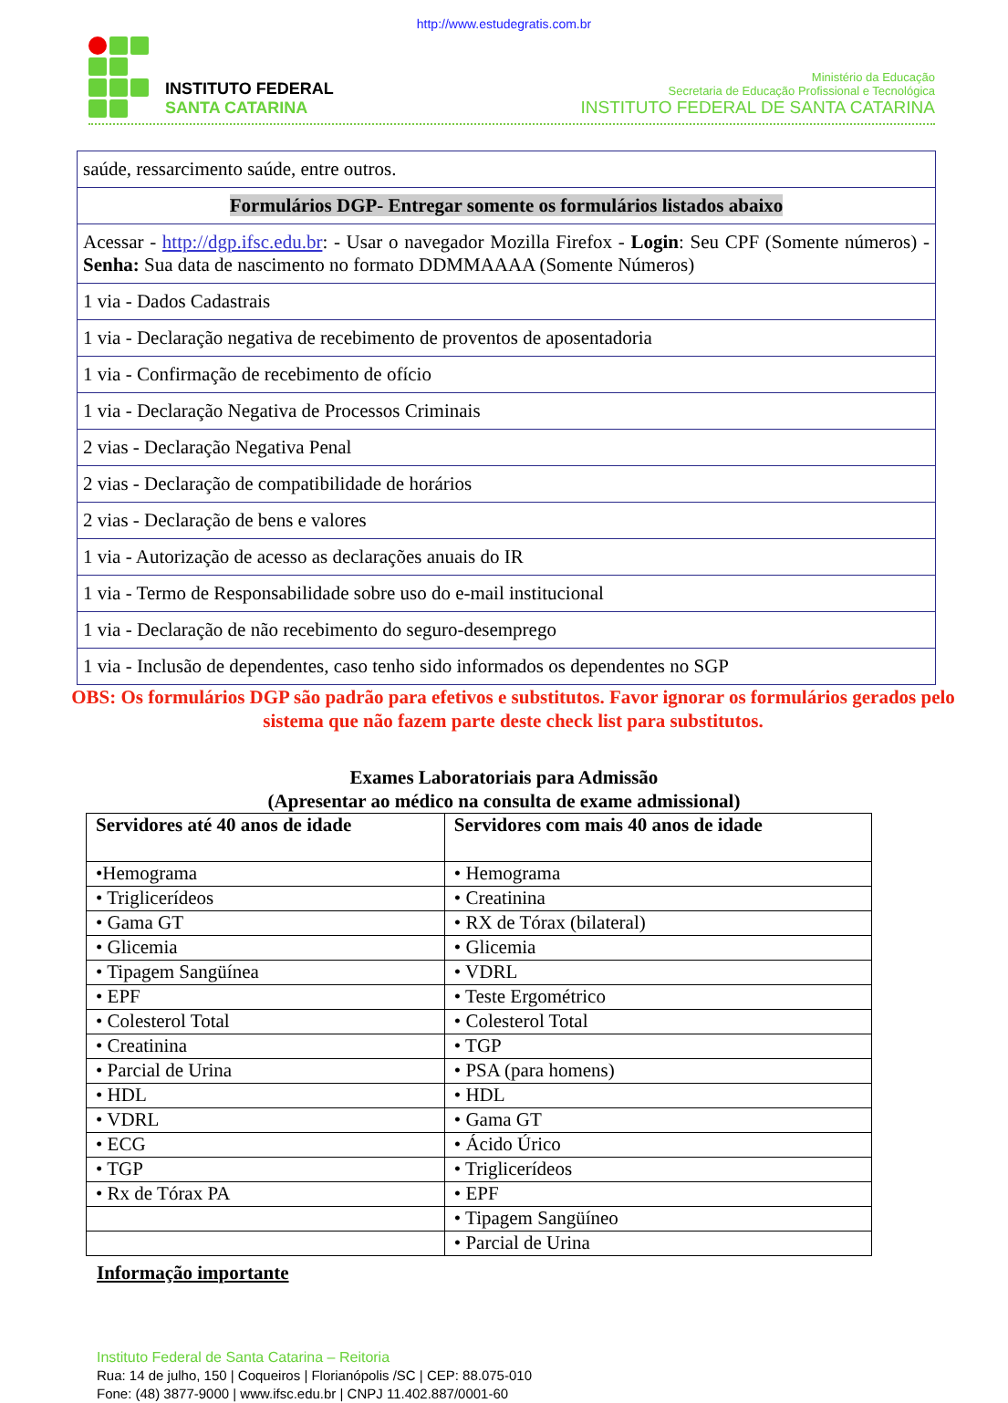http://www.estudegratis.com.br
INSTITUTO FEDERAL
SANTA CATARINA
Ministério da Educação
Secretaria de Educação Profissional e Tecnológica
INSTITUTO FEDERAL DE SANTA CATARINA
| saúde, ressarcimento saúde, entre outros. |
| Formulários DGP- Entregar somente os formulários listados abaixo |
| Acessar - http://dgp.ifsc.edu.br : - Usar o navegador Mozilla Firefox - Login : Seu CPF (Somente números) - Senha: Sua data de nascimento no formato DDMMAAAA (Somente Números) |
| 1 via - Dados Cadastrais |
| 1 via - Declaração negativa de recebimento de proventos de aposentadoria |
| 1 via - Confirmação de recebimento de ofício |
| 1 via - Declaração Negativa de Processos Criminais |
| 2 vias - Declaração Negativa Penal |
| 2 vias - Declaração de compatibilidade de horários |
| 2 vias - Declaração de bens e valores |
| 1 via - Autorização de acesso as declarações anuais do IR |
| 1 via - Termo de Responsabilidade sobre uso do e-mail institucional |
| 1 via - Declaração de não recebimento do seguro-desemprego |
| 1 via - Inclusão de dependentes, caso tenho sido informados os dependentes no SGP |
OBS: Os formulários DGP são padrão para efetivos e substitutos. Favor ignorar os formulários gerados pelo sistema que não fazem parte deste check list para substitutos.
Exames Laboratoriais para Admissão
(Apresentar ao médico na consulta de exame admissional)
| Servidores até 40 anos de idade | Servidores com mais 40 anos de idade |
| --- | --- |
| •Hemograma | • Hemograma |
| • Triglicerídeos | • Creatinina |
| • Gama GT | • RX de Tórax (bilateral) |
| • Glicemia | • Glicemia |
| • Tipagem Sangüínea | • VDRL |
| • EPF | • Teste Ergométrico |
| • Colesterol Total | • Colesterol Total |
| • Creatinina | • TGP |
| • Parcial de Urina | • PSA (para homens) |
| • HDL | • HDL |
| • VDRL | • Gama GT |
| • ECG | • Ácido Úrico |
| • TGP | • Triglicerídeos |
| • Rx de Tórax PA | • EPF |
| | • Tipagem Sangüíneo |
| | • Parcial de Urina |
Informação importante
Instituto Federal de Santa Catarina – Reitoria
Rua: 14 de julho, 150 | Coqueiros | Florianópolis /SC | CEP: 88.075-010
Fone: (48) 3877-9000 | www.ifsc.edu.br | CNPJ 11.402.887/0001-60